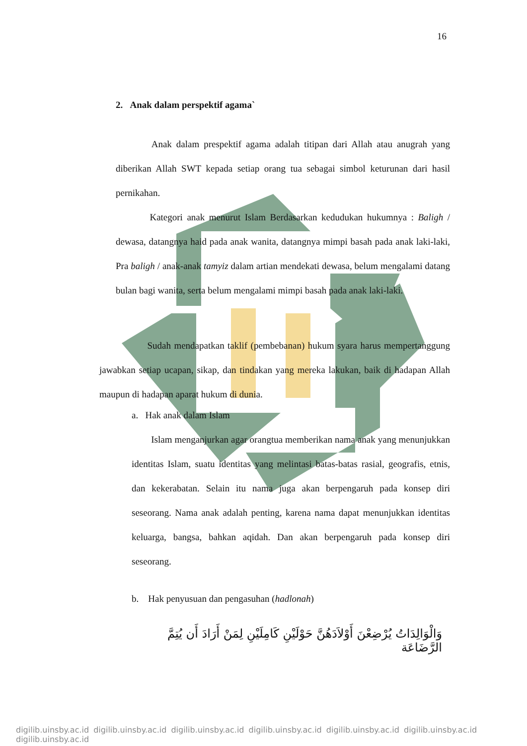16
2. Anak dalam perspektif agama`
Anak dalam prespektif agama adalah titipan dari Allah atau anugrah yang diberikan Allah SWT kepada setiap orang tua sebagai simbol keturunan dari hasil pernikahan.
Kategori anak menurut Islam Berdasarkan kedudukan hukumnya : Baligh / dewasa, datangnya haid pada anak wanita, datangnya mimpi basah pada anak laki-laki, Pra baligh / anak-anak tamyiz dalam artian mendekati dewasa, belum mengalami datang bulan bagi wanita, serta belum mengalami mimpi basah pada anak laki-laki.
Sudah mendapatkan taklif (pembebanan) hukum syara harus mempertanggung jawabkan setiap ucapan, sikap, dan tindakan yang mereka lakukan, baik di hadapan Allah maupun di hadapan aparat hukum di dunia.
a. Hak anak dalam Islam
Islam menganjurkan agar orangtua memberikan nama anak yang menunjukkan identitas Islam, suatu identitas yang melintasi batas-batas rasial, geografis, etnis, dan kekerabatan. Selain itu nama juga akan berpengaruh pada konsep diri seseorang. Nama anak adalah penting, karena nama dapat menunjukkan identitas keluarga, bangsa, bahkan aqidah. Dan akan berpengaruh pada konsep diri seseorang.
b. Hak penyusuan dan pengasuhan (hadlonah)
وَالْوَالِدَاتُ يُرْضِعْنَ أَوْلاَدَهُنَّ حَوْلَيْنِ كَامِلَيْنِ لِمَنْ أَرَادَ أَن يُتِمَّ الرَّضَاعَة
digilib.uinsby.ac.id digilib.uinsby.ac.id digilib.uinsby.ac.id digilib.uinsby.ac.id digilib.uinsby.ac.id digilib.uinsby.ac.id digilib.uinsby.ac.id